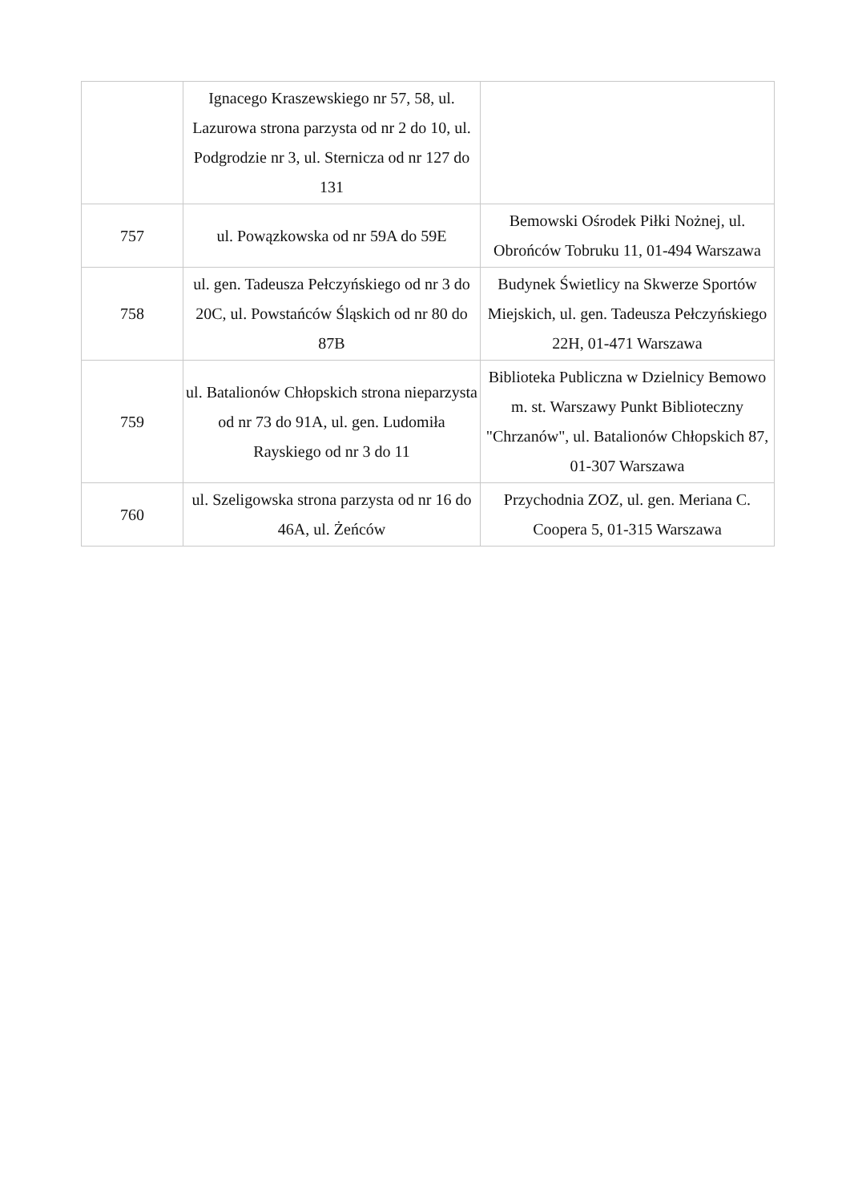| | Ignacego Kraszewskiego nr 57, 58, ul. Lazurowa strona parzysta od nr 2 do 10, ul. Podgrodzie nr 3, ul. Sternicza od nr 127 do 131 | |
| 757 | ul. Powązkowska od nr 59A do 59E | Bemowski Ośrodek Piłki Nożnej, ul. Obrońców Tobruku 11, 01-494 Warszawa |
| 758 | ul. gen. Tadeusza Pełczyńskiego od nr 3 do 20C, ul. Powstańców Śląskich od nr 80 do 87B | Budynek Świetlicy na Skwerze Sportów Miejskich, ul. gen. Tadeusza Pełczyńskiego 22H, 01-471 Warszawa |
| 759 | ul. Batalionów Chłopskich strona nieparzysta od nr 73 do 91A, ul. gen. Ludomiła Rayskiego od nr 3 do 11 | Biblioteka Publiczna w Dzielnicy Bemowo m. st. Warszawy Punkt Biblioteczny "Chrzanów", ul. Batalionów Chłopskich 87, 01-307 Warszawa |
| 760 | ul. Szeligowska strona parzysta od nr 16 do 46A, ul. Żeńców | Przychodnia ZOZ, ul. gen. Meriana C. Coopera 5, 01-315 Warszawa |